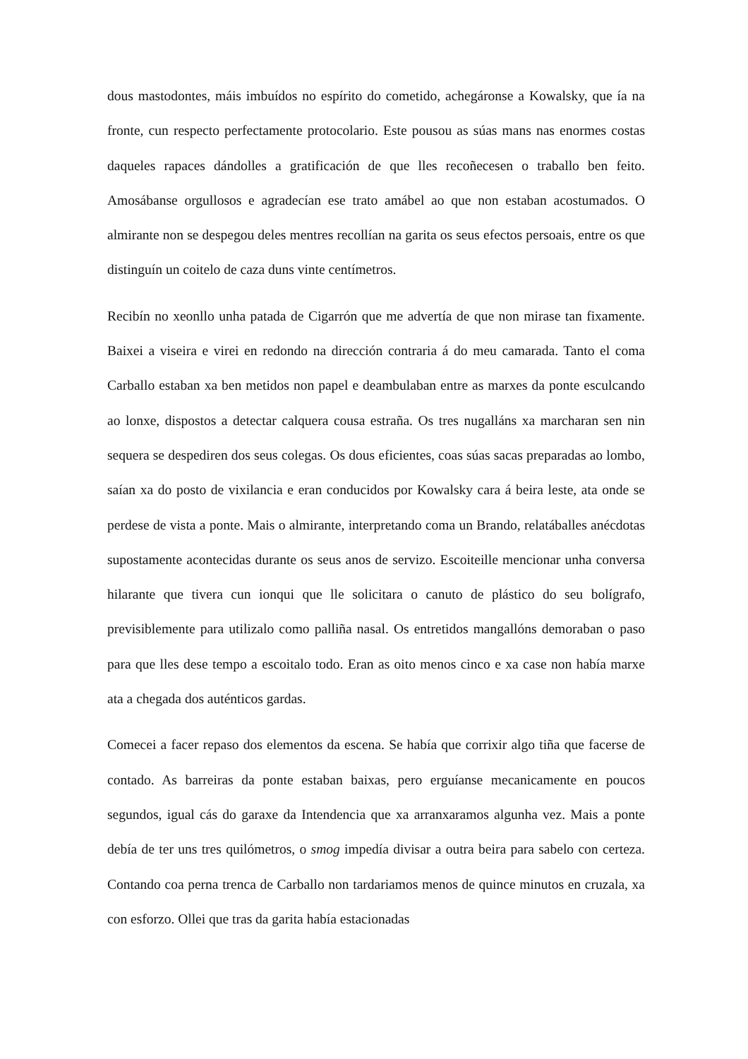dous mastodontes, máis imbuídos no espírito do cometido, achegáronse a Kowalsky, que ía na fronte, cun respecto perfectamente protocolario. Este pousou as súas mans nas enormes costas daqueles rapaces dándolles a gratificación de que lles recoñecesen o traballo ben feito. Amosábanse orgullosos e agradecían ese trato amábel ao que non estaban acostumados. O almirante non se despegou deles mentres recollían na garita os seus efectos persoais, entre os que distinguín un coitelo de caza duns vinte centímetros.
Recibín no xeonllo unha patada de Cigarrón que me advertía de que non mirase tan fixamente. Baixei a viseira e virei en redondo na dirección contraria á do meu camarada. Tanto el coma Carballo estaban xa ben metidos non papel e deambulaban entre as marxes da ponte esculcando ao lonxe, dispostos a detectar calquera cousa estraña. Os tres nugalláns xa marcharan sen nin sequera se despediren dos seus colegas. Os dous eficientes, coas súas sacas preparadas ao lombo, saían xa do posto de vixilancia e eran conducidos por Kowalsky cara á beira leste, ata onde se perdese de vista a ponte. Mais o almirante, interpretando coma un Brando, relatáballes anécdotas supostamente acontecidas durante os seus anos de servizo. Escoiteille mencionar unha conversa hilarante que tivera cun ionqui que lle solicitara o canuto de plástico do seu bolígrafo, previsiblemente para utilizalo como palliña nasal. Os entretidos mangallóns demoraban o paso para que lles dese tempo a escoitalo todo. Eran as oito menos cinco e xa case non había marxe ata a chegada dos auténticos gardas.
Comecei a facer repaso dos elementos da escena. Se había que corrixir algo tiña que facerse de contado. As barreiras da ponte estaban baixas, pero erguíanse mecanicamente en poucos segundos, igual cás do garaxe da Intendencia que xa arranxaramos algunha vez. Mais a ponte debía de ter uns tres quilómetros, o smog impedía divisar a outra beira para sabelo con certeza. Contando coa perna trenca de Carballo non tardariamos menos de quince minutos en cruzala, xa con esforzo. Ollei que tras da garita había estacionadas